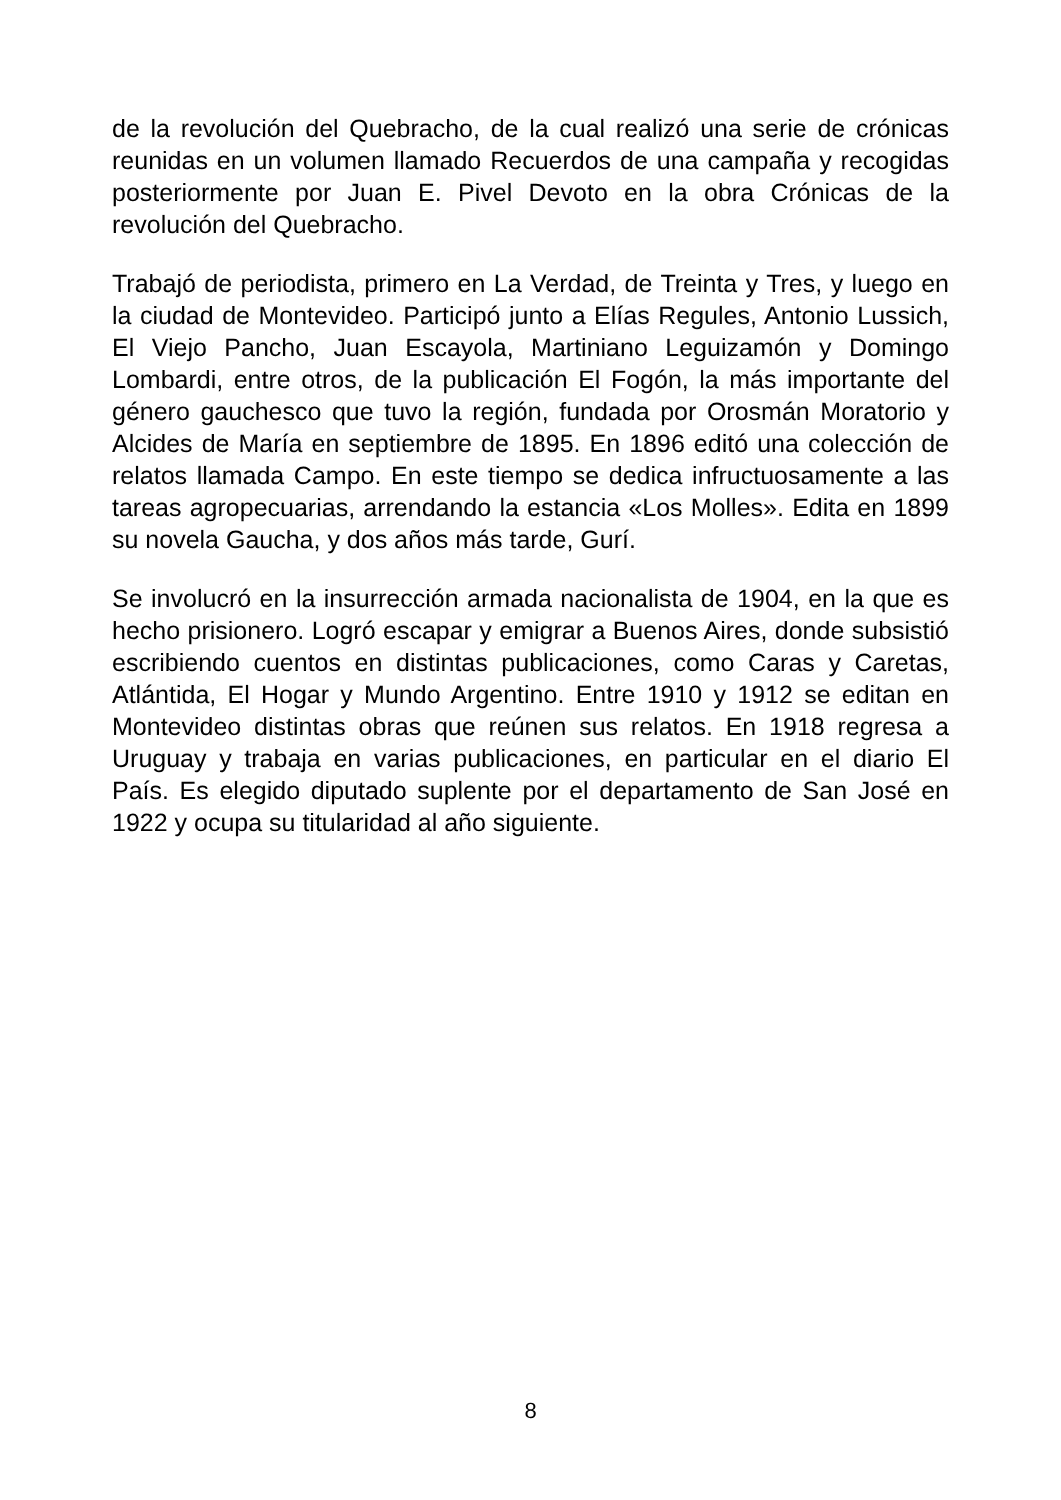de la revolución del Quebracho, de la cual realizó una serie de crónicas reunidas en un volumen llamado Recuerdos de una campaña y recogidas posteriormente por Juan E. Pivel Devoto en la obra Crónicas de la revolución del Quebracho.
Trabajó de periodista, primero en La Verdad, de Treinta y Tres, y luego en la ciudad de Montevideo. Participó junto a Elías Regules, Antonio Lussich, El Viejo Pancho, Juan Escayola, Martiniano Leguizamón y Domingo Lombardi, entre otros, de la publicación El Fogón, la más importante del género gauchesco que tuvo la región, fundada por Orosmán Moratorio y Alcides de María en septiembre de 1895. En 1896 editó una colección de relatos llamada Campo. En este tiempo se dedica infructuosamente a las tareas agropecuarias, arrendando la estancia «Los Molles». Edita en 1899 su novela Gaucha, y dos años más tarde, Gurí.
Se involucró en la insurrección armada nacionalista de 1904, en la que es hecho prisionero. Logró escapar y emigrar a Buenos Aires, donde subsistió escribiendo cuentos en distintas publicaciones, como Caras y Caretas, Atlántida, El Hogar y Mundo Argentino. Entre 1910 y 1912 se editan en Montevideo distintas obras que reúnen sus relatos. En 1918 regresa a Uruguay y trabaja en varias publicaciones, en particular en el diario El País. Es elegido diputado suplente por el departamento de San José en 1922 y ocupa su titularidad al año siguiente.
8